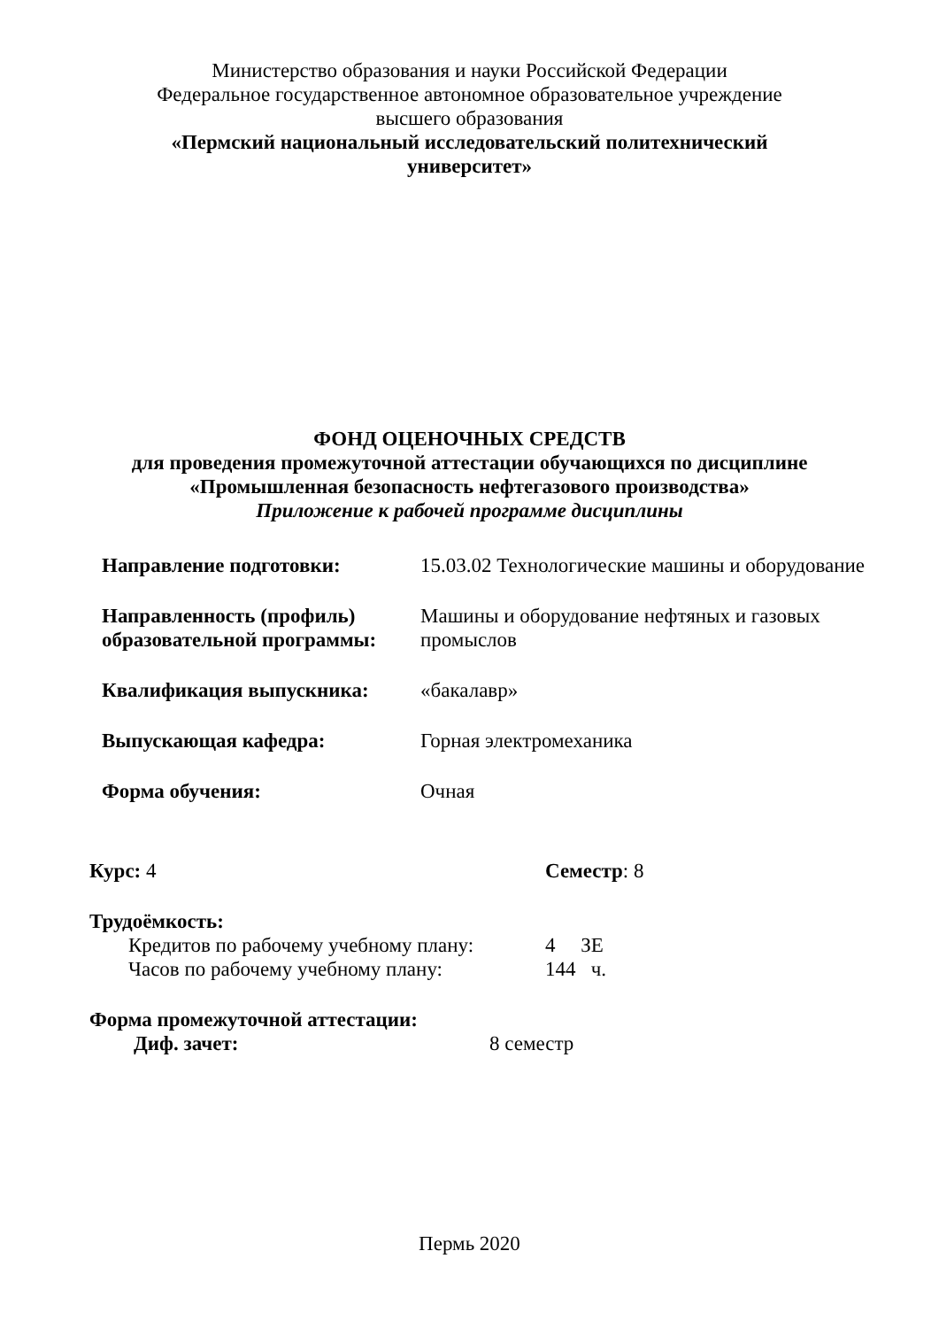Министерство образования и науки Российской Федерации
Федеральное государственное автономное образовательное учреждение
высшего образования
«Пермский национальный исследовательский политехнический
университет»
ФОНД ОЦЕНОЧНЫХ СРЕДСТВ
для проведения промежуточной аттестации обучающихся по дисциплине
«Промышленная безопасность нефтегазового производства»
Приложение к рабочей программе дисциплины
| Направление подготовки: | 15.03.02 Технологические машины и оборудование |
| Направленность (профиль) образовательной программы: | Машины и оборудование нефтяных и газовых промыслов |
| Квалификация выпускника: | «бакалавр» |
| Выпускающая кафедра: | Горная электромеханика |
| Форма обучения: | Очная |
Курс: 4 Семестр: 8
Трудоёмкость:
Кредитов по рабочему учебному плану:
4 ЗЕ
Часов по рабочему учебному плану: 144 ч.
Форма промежуточной аттестации:
Диф. зачет: 8 семестр
Пермь 2020